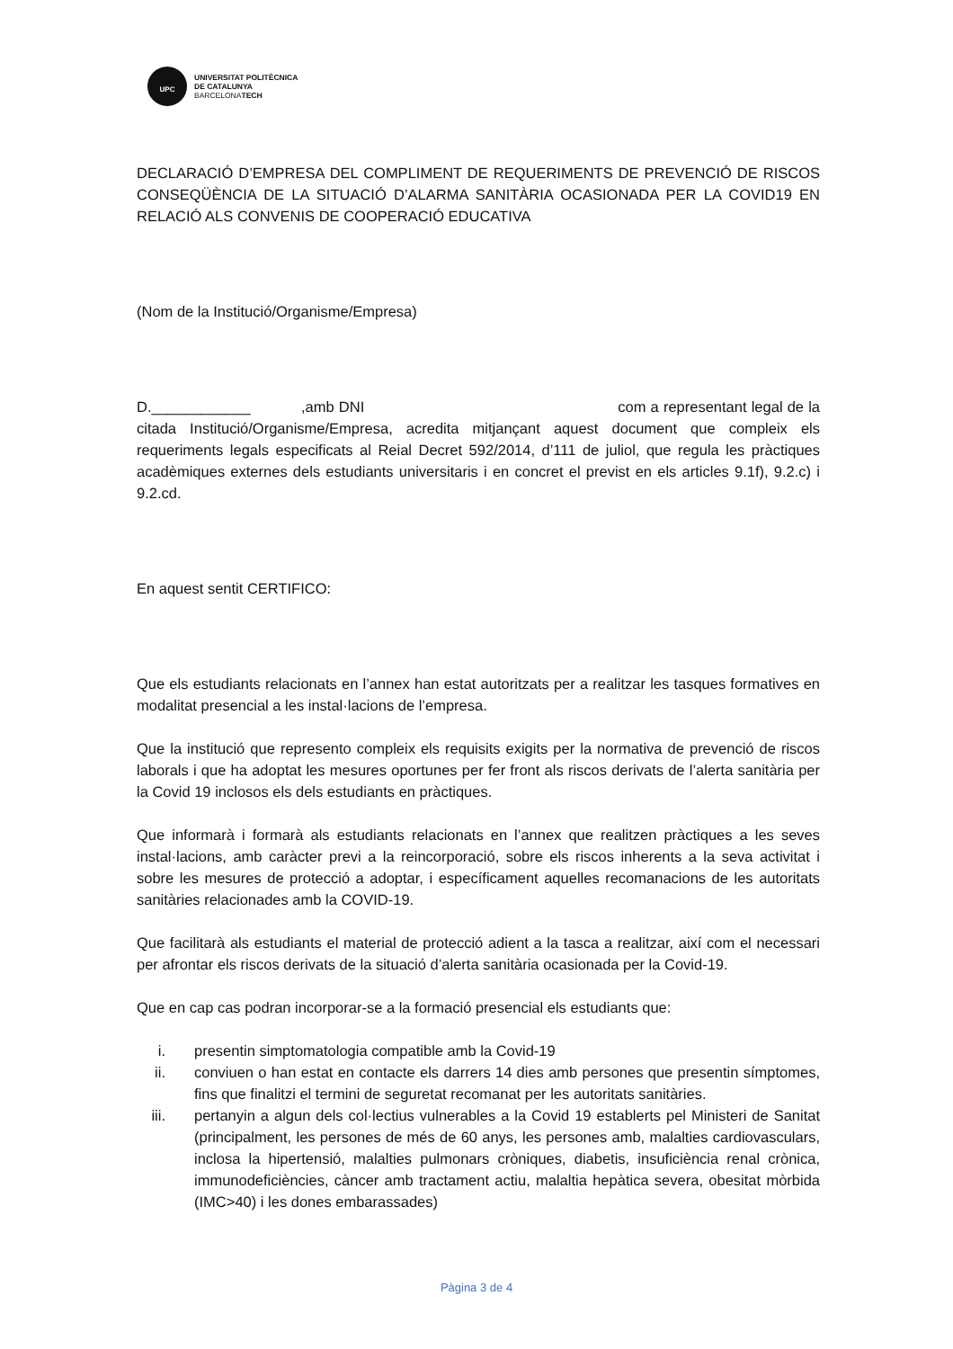UPC
UNIVERSITAT POLITÈCNICA
DE CATALUNYA
BARCELONATECH
DECLARACIÓ D’EMPRESA DEL COMPLIMENT DE REQUERIMENTS DE PREVENCIÓ DE RISCOS CONSEQÜÈNCIA DE LA SITUACIÓ D’ALARMA SANITÀRIA OCASIONADA PER LA COVID19 EN RELACIÓ ALS CONVENIS DE COOPERACIÓ EDUCATIVA
(Nom de la Institució/Organisme/Empresa)
D.____________ ,amb DNI com a representant legal de la citada Institució/Organisme/Empresa, acredita mitjançant aquest document que compleix els requeriments legals especificats al Reial Decret 592/2014, d’111 de juliol, que regula les pràctiques acadèmiques externes dels estudiants universitaris i en concret el previst en els articles 9.1f), 9.2.c) i 9.2.cd.
En aquest sentit CERTIFICO:
Que els estudiants relacionats en l’annex han estat autoritzats per a realitzar les tasques formatives en modalitat presencial a les instal·lacions de l’empresa.
Que la institució que represento compleix els requisits exigits per la normativa de prevenció de riscos laborals i que ha adoptat les mesures oportunes per fer front als riscos derivats de l’alerta sanitària per la Covid 19 inclosos els dels estudiants en pràctiques.
Que informarà i formarà als estudiants relacionats en l’annex que realitzen pràctiques a les seves instal·lacions, amb caràcter previ a la reincorporació, sobre els riscos inherents a la seva activitat i sobre les mesures de protecció a adoptar, i específicament aquelles recomanacions de les autoritats sanitàries relacionades amb la COVID-19.
Que facilitarà als estudiants el material de protecció adient a la tasca a realitzar, així com el necessari per afrontar els riscos derivats de la situació d’alerta sanitària ocasionada per la Covid-19.
Que en cap cas podran incorporar-se a la formació presencial els estudiants que:
i. presentin simptomatologia compatible amb la Covid-19
ii. conviuen o han estat en contacte els darrers 14 dies amb persones que presentin símptomes, fins que finalitzi el termini de seguretat recomanat per les autoritats sanitàries.
iii. pertanyin a algun dels col·lectius vulnerables a la Covid 19 establerts pel Ministeri de Sanitat (principalment, les persones de més de 60 anys, les persones amb, malalties cardiovasculars, inclosa la hipertensió, malalties pulmonars cròniques, diabetis, insuficiència renal crònica, immunodeficiències, càncer amb tractament actiu, malaltia hepàtica severa, obesitat mòrbida (IMC>40) i les dones embarassades)
Pàgina 3 de 4